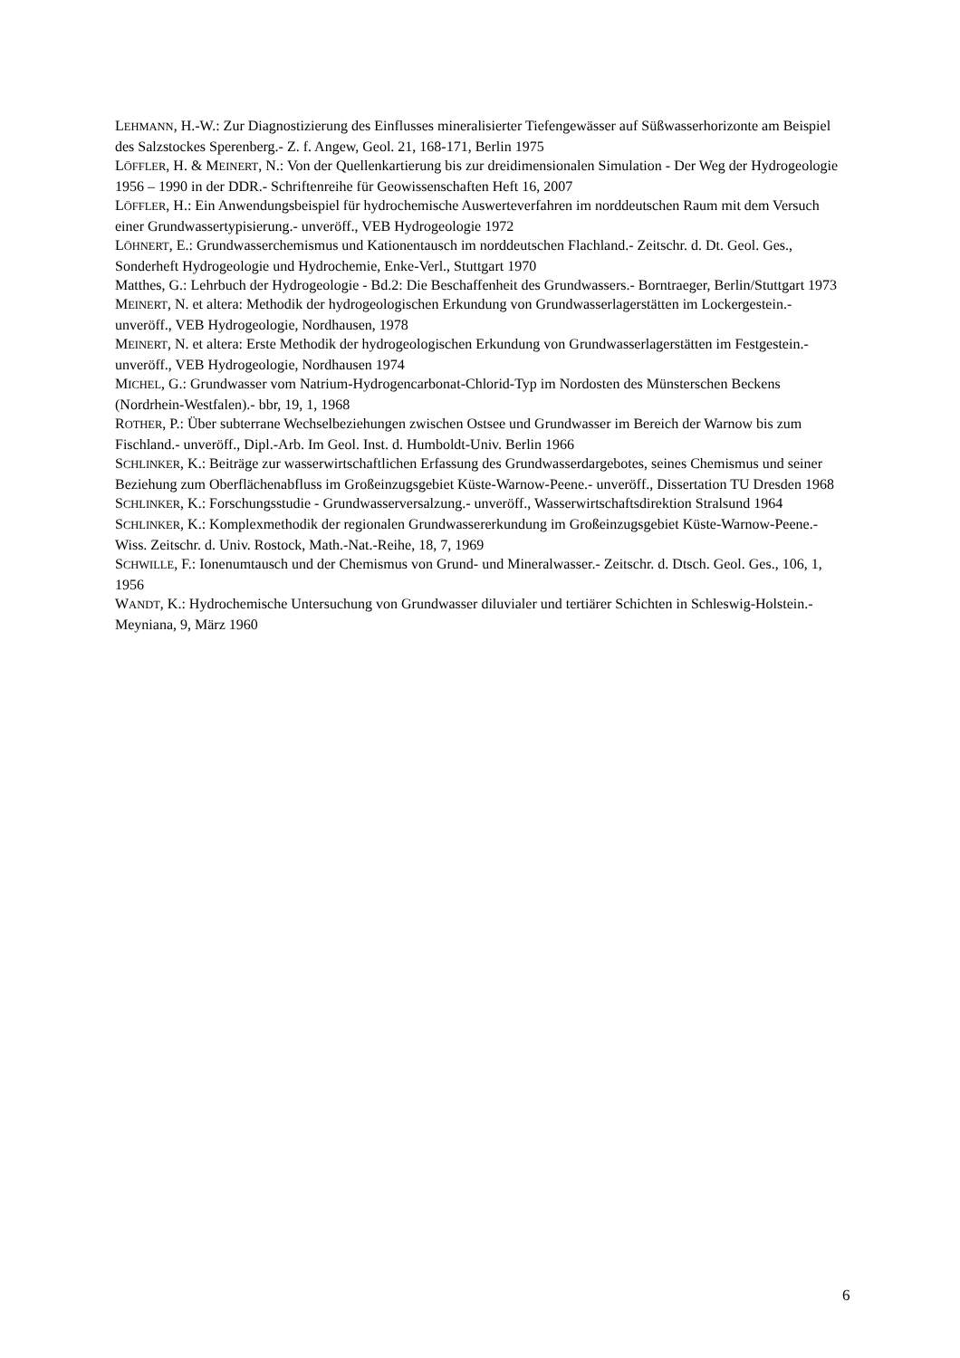LEHMANN, H.-W.: Zur Diagnostizierung des Einflusses mineralisierter Tiefengewässer auf Süßwasserhorizonte am Beispiel des Salzstockes Sperenberg.- Z. f. Angew, Geol. 21, 168-171, Berlin 1975
LÖFFLER, H. & MEINERT, N.: Von der Quellenkartierung bis zur dreidimensionalen Simulation - Der Weg der Hydrogeologie 1956 – 1990 in der DDR.- Schriftenreihe für Geowissenschaften Heft 16, 2007
LÖFFLER, H.: Ein Anwendungsbeispiel für hydrochemische Auswerteverfahren im norddeutschen Raum mit dem Versuch einer Grundwassertypisierung.- unveröff., VEB Hydrogeologie 1972
LÖHNERT, E.: Grundwasserchemismus und Kationentausch im norddeutschen Flachland.- Zeitschr. d. Dt. Geol. Ges., Sonderheft Hydrogeologie und Hydrochemie, Enke-Verl., Stuttgart 1970
Matthes, G.: Lehrbuch der Hydrogeologie - Bd.2: Die Beschaffenheit des Grundwassers.- Borntraeger, Berlin/Stuttgart 1973
MEINERT, N. et altera: Methodik der hydrogeologischen Erkundung von Grundwasserlagerstätten im Lockergestein.- unveröff., VEB Hydrogeologie, Nordhausen, 1978
MEINERT, N. et altera: Erste Methodik der hydrogeologischen Erkundung von Grundwasserlagerstätten im Festgestein.- unveröff., VEB Hydrogeologie, Nordhausen 1974
MICHEL, G.: Grundwasser vom Natrium-Hydrogencarbonat-Chlorid-Typ im Nordosten des Münsterschen Beckens (Nordrhein-Westfalen).- bbr, 19, 1, 1968
ROTHER, P.: Über subterrane Wechselbeziehungen zwischen Ostsee und Grundwasser im Bereich der Warnow bis zum Fischland.- unveröff., Dipl.-Arb. Im Geol. Inst. d. Humboldt-Univ. Berlin 1966
SCHLINKER, K.: Beiträge zur wasserwirtschaftlichen Erfassung des Grundwasserdargebotes, seines Chemismus und seiner Beziehung zum Oberflächenabfluss im Großeinzugsgebiet Küste-Warnow-Peene.- unveröff., Dissertation TU Dresden 1968
SCHLINKER, K.: Forschungsstudie - Grundwasserversalzung.- unveröff., Wasserwirtschaftsdirektion Stralsund 1964
SCHLINKER, K.: Komplexmethodik der regionalen Grundwassererkundung im Großeinzugsgebiet Küste-Warnow-Peene.- Wiss. Zeitschr. d. Univ. Rostock, Math.-Nat.-Reihe, 18, 7, 1969
SCHWILLE, F.: Ionenumtausch und der Chemismus von Grund- und Mineralwasser.- Zeitschr. d. Dtsch. Geol. Ges., 106, 1, 1956
WANDT, K.: Hydrochemische Untersuchung von Grundwasser diluvialer und tertiärer Schichten in Schleswig-Holstein.- Meyniana, 9, März 1960
6